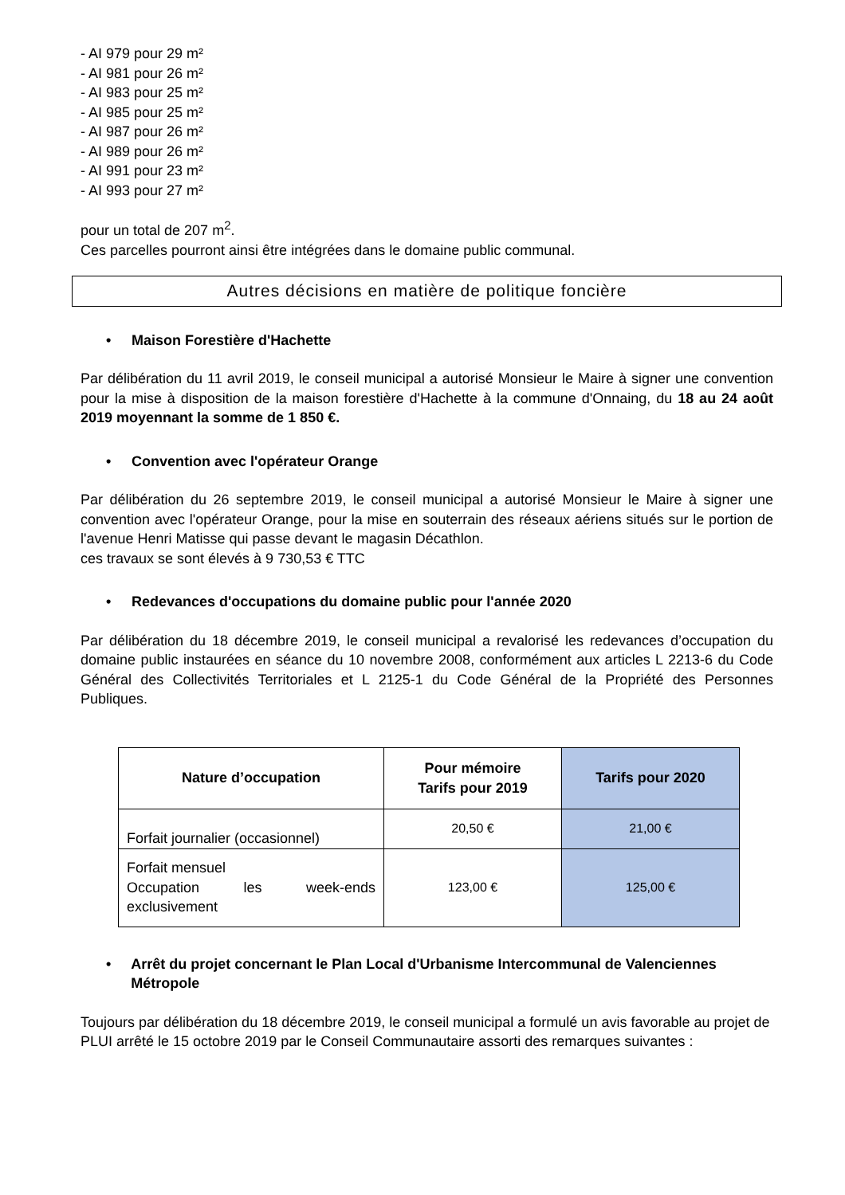- AI 979 pour 29 m²
- AI 981 pour 26 m²
- AI 983 pour 25 m²
- AI 985 pour 25 m²
- AI 987 pour 26 m²
- AI 989 pour 26 m²
- AI 991 pour 23 m²
- AI 993 pour 27 m²
pour un total de 207 m<sup>2</sup>.
Ces parcelles pourront ainsi être intégrées dans le domaine public communal.
Autres décisions en matière de politique foncière
• Maison Forestière d'Hachette
Par délibération du 11 avril 2019, le conseil municipal a autorisé Monsieur le Maire à signer une convention pour la mise à disposition de la maison forestière d'Hachette à la commune d'Onnaing, du 18 au 24 août 2019 moyennant la somme de 1 850 €.
• Convention avec l'opérateur Orange
Par délibération du 26 septembre 2019, le conseil municipal a autorisé Monsieur le Maire à signer une convention avec l'opérateur Orange, pour la mise en souterrain des réseaux aériens situés sur le portion de l'avenue Henri Matisse qui passe devant le magasin Décathlon.
ces travaux se sont élevés à 9 730,53 € TTC
• Redevances d'occupations du domaine public pour l'année 2020
Par délibération du 18 décembre 2019, le conseil municipal a revalorisé les redevances d’occupation du domaine public instaurées en séance du 10 novembre 2008, conformément aux articles L 2213-6 du Code Général des Collectivités Territoriales et L 2125-1 du Code Général de la Propriété des Personnes Publiques.
| Nature d’occupation | Pour mémoire Tarifs pour 2019 | Tarifs pour 2020 |
| --- | --- | --- |
| Forfait journalier (occasionnel) | 20,50 € | 21,00 € |
| Forfait mensuel Occupation les week-ends exclusivement | 123,00 € | 125,00 € |
• Arrêt du projet concernant le Plan Local d'Urbanisme Intercommunal de Valenciennes Métropole
Toujours par délibération du 18 décembre 2019, le conseil municipal a formulé un avis favorable au projet de PLUI arrêté le 15 octobre 2019 par le Conseil Communautaire assorti des remarques suivantes :